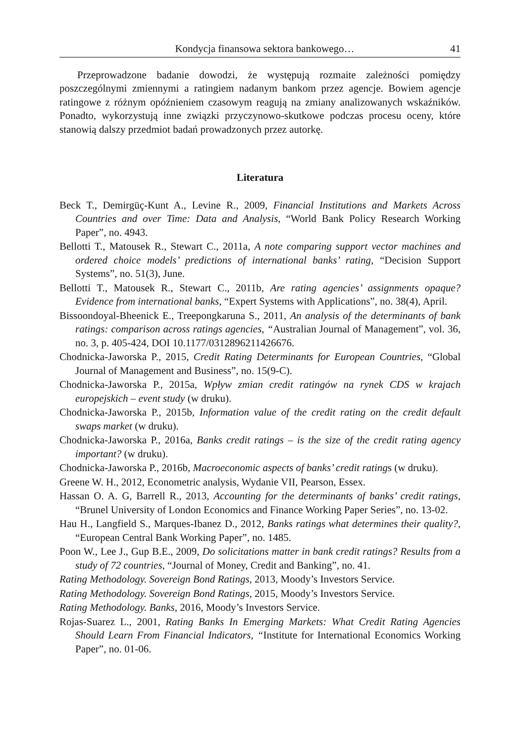Kondycja finansowa sektora bankowego… 41
Przeprowadzone badanie dowodzi, że występują rozmaite zależności pomiędzy poszczególnymi zmiennymi a ratingiem nadanym bankom przez agencje. Bowiem agencje ratingowe z różnym opóźnieniem czasowym reagują na zmiany analizowanych wskaźników. Ponadto, wykorzystują inne związki przyczynowo-skutkowe podczas procesu oceny, które stanowią dalszy przedmiot badań prowadzonych przez autorkę.
Literatura
Beck T., Demirgüç-Kunt A., Levine R., 2009, Financial Institutions and Markets Across Countries and over Time: Data and Analysis, “World Bank Policy Research Working Paper”, no. 4943.
Bellotti T., Matousek R., Stewart C., 2011a, A note comparing support vector machines and ordered choice models’ predictions of international banks’ rating, “Decision Support Systems”, no. 51(3), June.
Bellotti T., Matousek R., Stewart C., 2011b, Are rating agencies’ assignments opaque? Evidence from international banks, “Expert Systems with Applications”, no. 38(4), April.
Bissoondoyal-Bheenick E., Treepongkaruna S., 2011, An analysis of the determinants of bank ratings: comparison across ratings agencies, “Australian Journal of Management”, vol. 36, no. 3, p. 405-424, DOI 10.1177/0312896211426676.
Chodnicka-Jaworska P., 2015, Credit Rating Determinants for European Countries, “Global Journal of Management and Business”, no. 15(9-C).
Chodnicka-Jaworska P., 2015a, Wpływ zmian credit ratingów na rynek CDS w krajach europejskich – event study (w druku).
Chodnicka-Jaworska P., 2015b, Information value of the credit rating on the credit default swaps market (w druku).
Chodnicka-Jaworska P., 2016a, Banks credit ratings – is the size of the credit rating agency important? (w druku).
Chodnicka-Jaworska P., 2016b, Macroeconomic aspects of banks’ credit ratings (w druku).
Greene W. H., 2012, Econometric analysis, Wydanie VII, Pearson, Essex.
Hassan O. A. G, Barrell R., 2013, Accounting for the determinants of banks’ credit ratings, “Brunel University of London Economics and Finance Working Paper Series”, no. 13-02.
Hau H., Langfield S., Marques-Ibanez D., 2012, Banks ratings what determines their quality?, “European Central Bank Working Paper”, no. 1485.
Poon W., Lee J., Gup B.E., 2009, Do solicitations matter in bank credit ratings? Results from a study of 72 countries, “Journal of Money, Credit and Banking”, no. 41.
Rating Methodology. Sovereign Bond Ratings, 2013, Moody’s Investors Service.
Rating Methodology. Sovereign Bond Ratings, 2015, Moody’s Investors Service.
Rating Methodology. Banks, 2016, Moody’s Investors Service.
Rojas-Suarez L., 2001, Rating Banks In Emerging Markets: What Credit Rating Agencies Should Learn From Financial Indicators, “Institute for International Economics Working Paper”, no. 01-06.